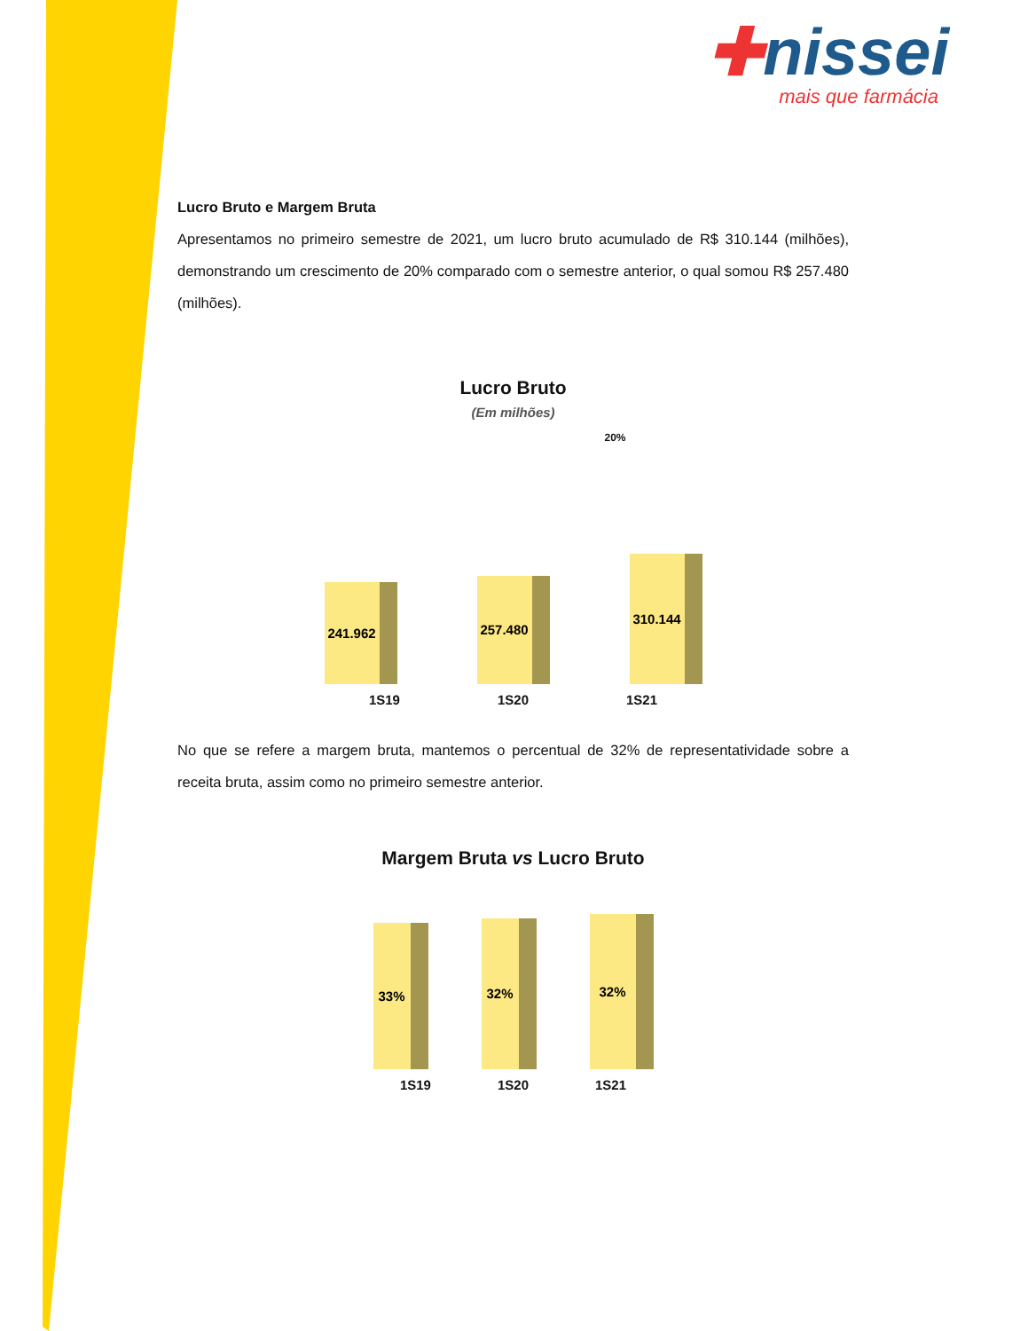✚nissei
mais que farmácia
Lucro Bruto e Margem Bruta
Apresentamos no primeiro semestre de 2021, um lucro bruto acumulado de R$ 310.144 (milhões), demonstrando um crescimento de 20% comparado com o semestre anterior, o qual somou R$ 257.480 (milhões).
Lucro Bruto
(Em milhões)
20%
241.962
257.480
310.144
1S19 1S20 1S21
No que se refere a margem bruta, mantemos o percentual de 32% de representatividade sobre a receita bruta, assim como no primeiro semestre anterior.
Margem Bruta vs Lucro Bruto
33%
32%
32%
1S19 1S20 1S21